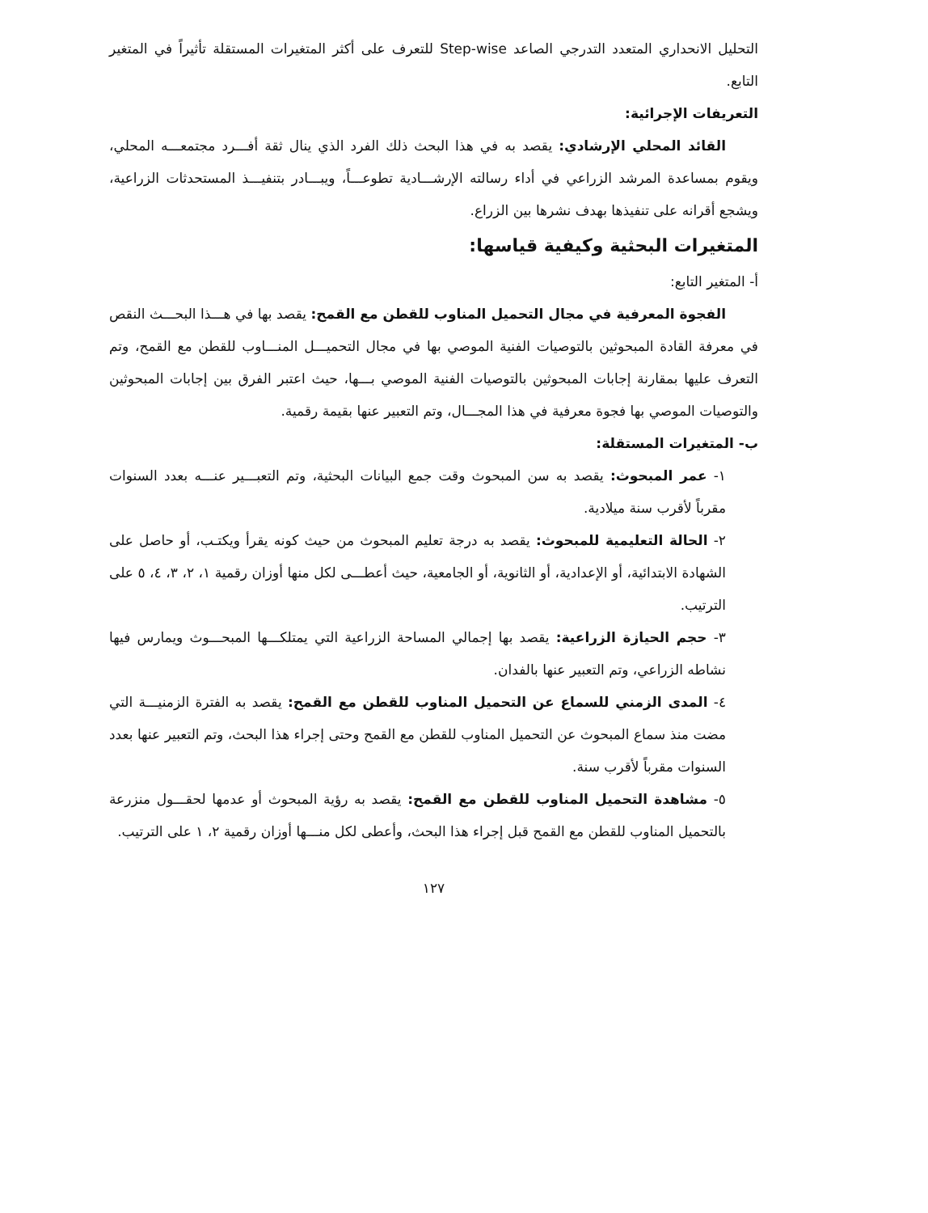التحليل الانحداري المتعدد التدرجي الصاعد Step-wise للتعرف على أكثر المتغيرات المستقلة تأثيراً في المتغير التابع.
التعريفات الإجرائية:
القائد المحلي الإرشادي: يقصد به في هذا البحث ذلك الفرد الذي ينال ثقة أفـــرد مجتمعـــه المحلي، ويقوم بمساعدة المرشد الزراعي في أداء رسالته الإرشـــادية تطوعـــاً، ويبـــادر بتنفيـــذ المستحدثات الزراعية، ويشجع أقرانه على تنفيذها بهدف نشرها بين الزراع.
المتغيرات البحثية وكيفية قياسها:
أ- المتغير التابع:
الفجوة المعرفية في مجال التحميل المناوب للقطن مع القمح: يقصد بها في هـــذا البحـــث النقص في معرفة القادة المبحوثين بالتوصيات الفنية الموصي بها في مجال التحميـــل المنـــاوب للقطن مع القمح، وتم التعرف عليها بمقارنة إجابات المبحوثين بالتوصيات الفنية الموصي بـــها، حيث اعتبر الفرق بين إجابات المبحوثين والتوصيات الموصي بها فجوة معرفية في هذا المجـــال، وتم التعبير عنها بقيمة رقمية.
ب- المتغيرات المستقلة:
١- عمر المبحوث: يقصد به سن المبحوث وقت جمع البيانات البحثية، وتم التعبـــير عنـــه بعدد السنوات مقرباً لأقرب سنة ميلادية.
٢- الحالة التعليمية للمبحوث: يقصد به درجة تعليم المبحوث من حيث كونه يقرأ ويكتـب، أو حاصل على الشهادة الابتدائية، أو الإعدادية، أو الثانوية، أو الجامعية، حيث أعطـــى لكل منها أوزان رقمية ١، ٢، ٣، ٤، ٥ على الترتيب.
٣- حجم الحيازة الزراعية: يقصد بها إجمالي المساحة الزراعية التي يمتلكـــها المبحـــوث ويمارس فيها نشاطه الزراعي، وتم التعبير عنها بالفدان.
٤- المدى الزمني للسماع عن التحميل المناوب للقطن مع القمح: يقصد به الفترة الزمنيـــة التي مضت منذ سماع المبحوث عن التحميل المناوب للقطن مع القمح وحتى إجراء هذا البحث، وتم التعبير عنها بعدد السنوات مقرباً لأقرب سنة.
٥- مشاهدة التحميل المناوب للقطن مع القمح: يقصد به رؤية المبحوث أو عدمها لحقـــول منزرعة بالتحميل المناوب للقطن مع القمح قبل إجراء هذا البحث، وأعطى لكل منـــها أوزان رقمية ٢، ١ على الترتيب.
١٢٧